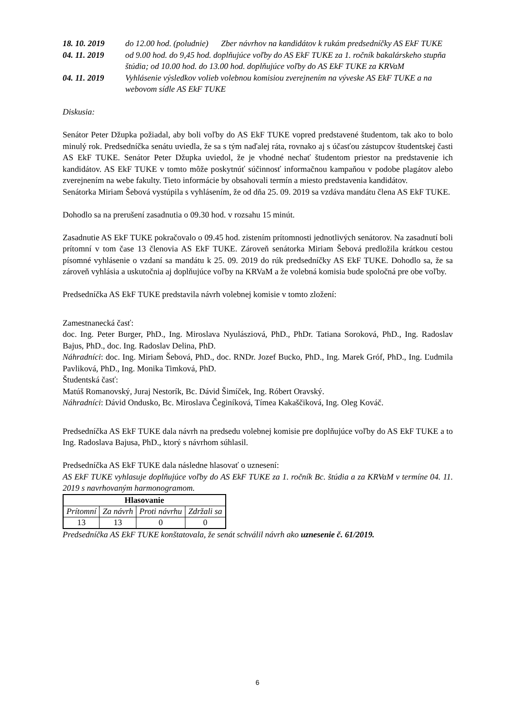18. 10. 2019 do 12.00 hod. (poludnie) Zber návrhov na kandidátov k rukám predsedníčky AS EkF TUKE
04. 11. 2019 od 9.00 hod. do 9,45 hod. doplňujúce voľby do AS EkF TUKE za 1. ročník bakalárskeho stupňa štúdia; od 10.00 hod. do 13.00 hod. doplňujúce voľby do AS EkF TUKE za KRVaM
04. 11. 2019 Vyhlásenie výsledkov volieb volebnou komisiou zverejnením na vývеske AS EkF TUKE a na webovom sídle AS EkF TUKE
Diskusia:
Senátor Peter Džupka požiadal, aby boli voľby do AS EkF TUKE vopred predstavené študentom, tak ako to bolo minulý rok. Predsedníčka senátu uviedla, že sa s tým naďalej ráta, rovnako aj s účasťou zástupcov študentskej časti AS EkF TUKE. Senátor Peter Džupka uviedol, že je vhodné nechať študentom priestor na predstavenie ich kandidátov. AS EkF TUKE v tomto môže poskytnúť súčinnosť informačnou kampaňou v podobe plagátov alebo zverejnením na webe fakulty. Tieto informácie by obsahovali termín a miesto predstavenia kandidátov.
Senátorka Miriam Šebová vystúpila s vyhlásením, že od dňa 25. 09. 2019 sa vzdáva mandátu člena AS EkF TUKE.
Dohodlo sa na prerušení zasadnutia o 09.30 hod. v rozsahu 15 minút.
Zasadnutie AS EkF TUKE pokračovalo o 09.45 hod. zistením prítomnosti jednotlivých senátorov. Na zasadnutí boli prítomní v tom čase 13 členovia AS EkF TUKE. Zároveň senátorka Miriam Šebová predložila krátkou cestou písomné vyhlásenie o vzdaní sa mandátu k 25. 09. 2019 do rúk predsedníčky AS EkF TUKE. Dohodlo sa, že sa zároveň vyhlásia a uskutočnia aj doplňujúce voľby na KRVaM a že volebná komisia bude spoločná pre obe voľby.
Predsedníčka AS EkF TUKE predstavila návrh volebnej komisie v tomto zložení:
Zamestnanecká časť:
doc. Ing. Peter Burger, PhD., Ing. Miroslava Nyulásziová, PhD., PhDr. Tatiana Soroková, PhD., Ing. Radoslav Bajus, PhD., doc. Ing. Radoslav Delina, PhD.
Náhradníci: doc. Ing. Miriam Šebová, PhD., doc. RNDr. Jozef Bucko, PhD., Ing. Marek Gróf, PhD., Ing. Ľudmila Pavliková, PhD., Ing. Monika Timková, PhD.
Študentská časť:
Matúš Romanovský, Juraj Nestorík, Bc. Dávid Šimíček, Ing. Róbert Oravský.
Náhradníci: Dávid Ondusko, Bc. Miroslava Čeginíková, Tímea Kakaščiková, Ing. Oleg Kováč.
Predsedníčka AS EkF TUKE dala návrh na predsedu volebnej komisie pre doplňujúce voľby do AS EkF TUKE a to Ing. Radoslava Bajusa, PhD., ktorý s návrhom súhlasil.
Predsedníčka AS EkF TUKE dala následne hlasovať o uznesení:
AS EkF TUKE vyhlasuje doplňujúce voľby do AS EkF TUKE za 1. ročník Bc. štúdia a za KRVaM v termíne 04. 11. 2019 s navrhovaným harmonogramom.
| Hlasovanie | | | |
| --- | --- | --- | --- |
| Prítomní | Za návrh | Proti návrhu | Zdržali sa |
| 13 | 13 | 0 | 0 |
Predsedníčka AS EkF TUKE konštatovala, že senát schválil návrh ako uznesenie č. 61/2019.
6